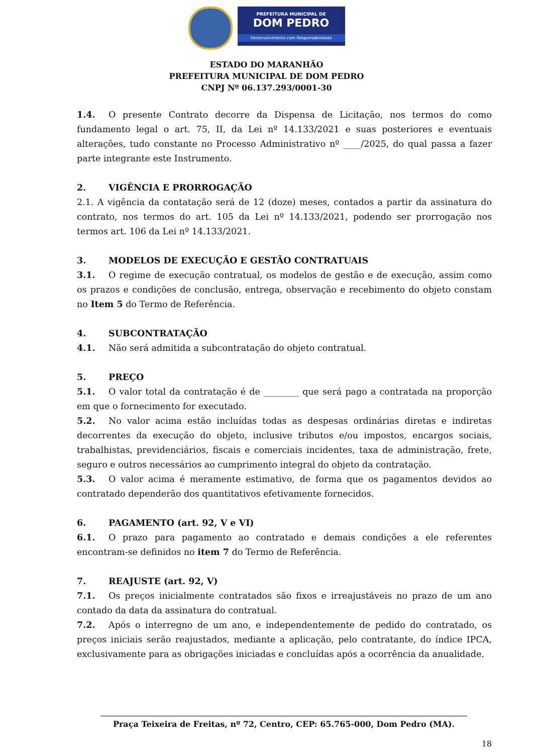PREFEITURA MUNICIPAL DE
DOM PEDRO
Desenvolvimento com Responsabilidade
ESTADO DO MARANHÃO
PREFEITURA MUNICIPAL DE DOM PEDRO
CNPJ Nº 06.137.293/0001-30
1.4. O presente Contrato decorre da Dispensa de Licitação, nos termos do como fundamento legal o art. 75, II, da Lei nº 14.133/2021 e suas posteriores e eventuais alterações, tudo constante no Processo Administrativo nº ____/2025, do qual passa a fazer parte integrante este Instrumento.
2. VIGÊNCIA E PRORROGAÇÃO
2.1. A vigência da contatação será de 12 (doze) meses, contados a partir da assinatura do contrato, nos termos do art. 105 da Lei nº 14.133/2021, podendo ser prorrogação nos termos art. 106 da Lei nº 14.133/2021.
3. MODELOS DE EXECUÇÃO E GESTÃO CONTRATUAIS
3.1. O regime de execução contratual, os modelos de gestão e de execução, assim como os prazos e condições de conclusão, entrega, observação e recebimento do objeto constam no Item 5 do Termo de Referência.
4. SUBCONTRATAÇÃO
4.1. Não será admitida a subcontratação do objeto contratual.
5. PREÇO
5.1. O valor total da contratação é de ________ que será pago a contratada na proporção em que o fornecimento for executado.
5.2. No valor acima estão incluídas todas as despesas ordinárias diretas e indiretas decorrentes da execução do objeto, inclusive tributos e/ou impostos, encargos sociais, trabalhistas, previdenciários, fiscais e comerciais incidentes, taxa de administração, frete, seguro e outros necessários ao cumprimento integral do objeto da contratação.
5.3. O valor acima é meramente estimativo, de forma que os pagamentos devidos ao contratado dependerão dos quantitativos efetivamente fornecidos.
6. PAGAMENTO (art. 92, V e VI)
6.1. O prazo para pagamento ao contratado e demais condições a ele referentes encontram-se definidos no item 7 do Termo de Referência.
7. REAJUSTE (art. 92, V)
7.1. Os preços inicialmente contratados são fixos e irreajustáveis no prazo de um ano contado da data da assinatura do contratual.
7.2. Após o interregno de um ano, e independentemente de pedido do contratado, os preços iniciais serão reajustados, mediante a aplicação, pelo contratante, do índice IPCA, exclusivamente para as obrigações iniciadas e concluídas após a ocorrência da anualidade.
Praça Teixeira de Freitas, nº 72, Centro, CEP: 65.765-000, Dom Pedro (MA).
18